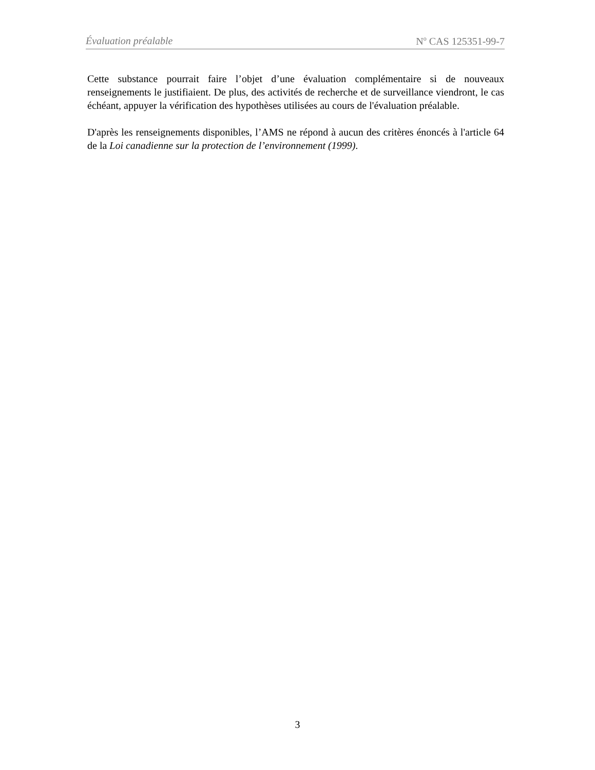Évaluation préalable N<sup>o</sup> CAS 125351-99-7
Cette substance pourrait faire l’objet d’une évaluation complémentaire si de nouveaux renseignements le justifiaient. De plus, des activités de recherche et de surveillance viendront, le cas échéant, appuyer la vérification des hypothèses utilisées au cours de l'évaluation préalable.
D'après les renseignements disponibles, l’AMS ne répond à aucun des critères énoncés à l'article 64 de la Loi canadienne sur la protection de l’environnement (1999).
3